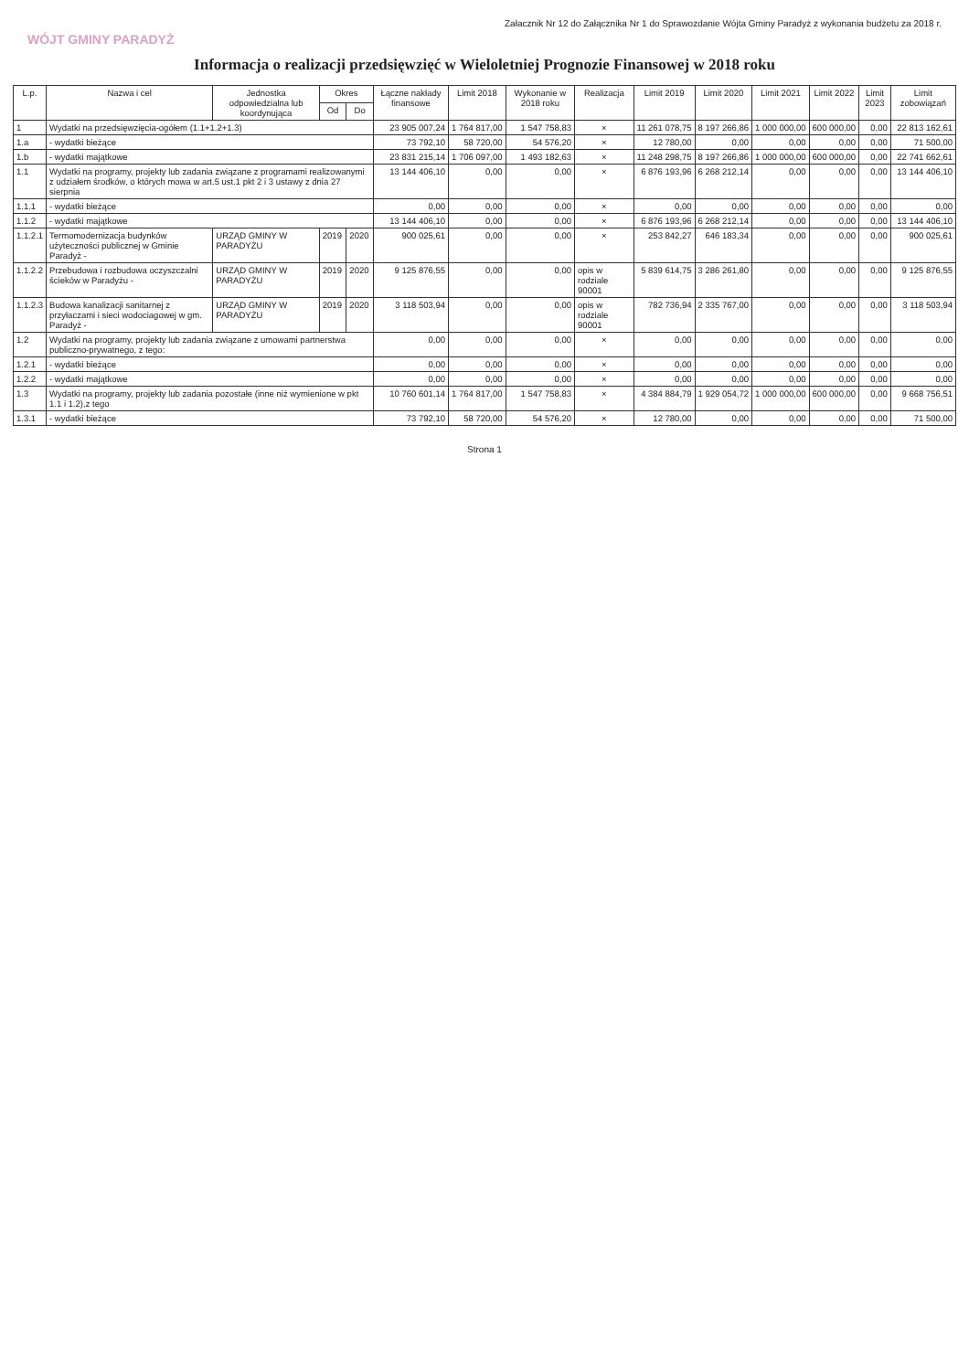Załacznik Nr 12 do Załącznika Nr 1 do Sprawozdanie Wójta Gminy Paradyż z wykonania budżetu za 2018 r.
WÓJT GMINY PARADYŻ
Informacja o realizacji przedsięwzięć w Wieloletniej Prognozie Finansowej w 2018 roku
| L.p. | Nazwa i cel | Jednostka odpowiedzialna lub koordynująca | Okres | | Łączne nakłady finansowe | Limit 2018 | Wykonanie w 2018 roku | Realizacja | Limit 2019 | Limit 2020 | Limit 2021 | Limit 2022 | Limit 2023 | Limit zobowiązań |
| --- | --- | --- | --- | --- | --- | --- | --- | --- | --- | --- | --- | --- | --- | --- |
| | | | Od | Do | | | | | | | | | | |
| 1 | Wydatki na przedsięwzięcia-ogółem (1.1+1.2+1.3) | | | | 23 905 007,24 | 1 764 817,00 | 1 547 758,83 | × | 11 261 078,75 | 8 197 266,86 | 1 000 000,00 | 600 000,00 | 0,00 | 22 813 162,61 |
| 1.a | - wydatki bieżące | | | | 73 792,10 | 58 720,00 | 54 576,20 | × | 12 780,00 | 0,00 | 0,00 | 0,00 | 0,00 | 71 500,00 |
| 1.b | - wydatki majątkowe | | | | 23 831 215,14 | 1 706 097,00 | 1 493 182,63 | × | 11 248 298,75 | 8 197 266,86 | 1 000 000,00 | 600 000,00 | 0,00 | 22 741 662,61 |
| 1.1 | Wydatki na programy, projekty lub zadania związane z programami realizowanymi z udziałem środków, o których mowa w art.5 ust.1 pkt 2 i 3 ustawy z dnia 27 sierpnia | | | | 13 144 406,10 | 0,00 | 0,00 | × | 6 876 193,96 | 6 268 212,14 | 0,00 | 0,00 | 0,00 | 13 144 406,10 |
| 1.1.1 | - wydatki bieżące | | | | 0,00 | 0,00 | 0,00 | × | 0,00 | 0,00 | 0,00 | 0,00 | 0,00 | 0,00 |
| 1.1.2 | - wydatki majątkowe | | | | 13 144 406,10 | 0,00 | 0,00 | × | 6 876 193,96 | 6 268 212,14 | 0,00 | 0,00 | 0,00 | 13 144 406,10 |
| 1.1.2.1 | Termomodernizacja budynków użyteczności publicznej w Gminie Paradyż - | URZĄD GMINY W PARADYŻU | 2019 | 2020 | 900 025,61 | 0,00 | 0,00 | × | 253 842,27 | 646 183,34 | 0,00 | 0,00 | 0,00 | 900 025,61 |
| 1.1.2.2 | Przebudowa i rozbudowa oczyszczalni ścieków w Paradyżu - | URZĄD GMINY W PARADYŻU | 2019 | 2020 | 9 125 876,55 | 0,00 | 0,00 | opis w rodziale 90001 | 5 839 614,75 | 3 286 261,80 | 0,00 | 0,00 | 0,00 | 9 125 876,55 |
| 1.1.2.3 | Budowa kanalizacji sanitarnej z przyłaczami i sieci wodociagowej w gm. Paradyż - | URZĄD GMINY W PARADYŻU | 2019 | 2020 | 3 118 503,94 | 0,00 | 0,00 | opis w rodziale 90001 | 782 736,94 | 2 335 767,00 | 0,00 | 0,00 | 0,00 | 3 118 503,94 |
| 1.2 | Wydatki na programy, projekty lub zadania związane z umowami partnerstwa publiczno-prywatnego, z tego: | | | | 0,00 | 0,00 | 0,00 | × | 0,00 | 0,00 | 0,00 | 0,00 | 0,00 | 0,00 |
| 1.2.1 | - wydatki bieżące | | | | 0,00 | 0,00 | 0,00 | × | 0,00 | 0,00 | 0,00 | 0,00 | 0,00 | 0,00 |
| 1.2.2 | - wydatki majątkowe | | | | 0,00 | 0,00 | 0,00 | × | 0,00 | 0,00 | 0,00 | 0,00 | 0,00 | 0,00 |
| 1.3 | Wydatki na programy, projekty lub zadania pozostałe (inne niż wymienione w pkt 1.1 i 1.2),z tego | | | | 10 760 601,14 | 1 764 817,00 | 1 547 758,83 | × | 4 384 884,79 | 1 929 054,72 | 1 000 000,00 | 600 000,00 | 0,00 | 9 668 756,51 |
| 1.3.1 | - wydatki bieżące | | | | 73 792,10 | 58 720,00 | 54 576,20 | × | 12 780,00 | 0,00 | 0,00 | 0,00 | 0,00 | 71 500,00 |
Strona 1